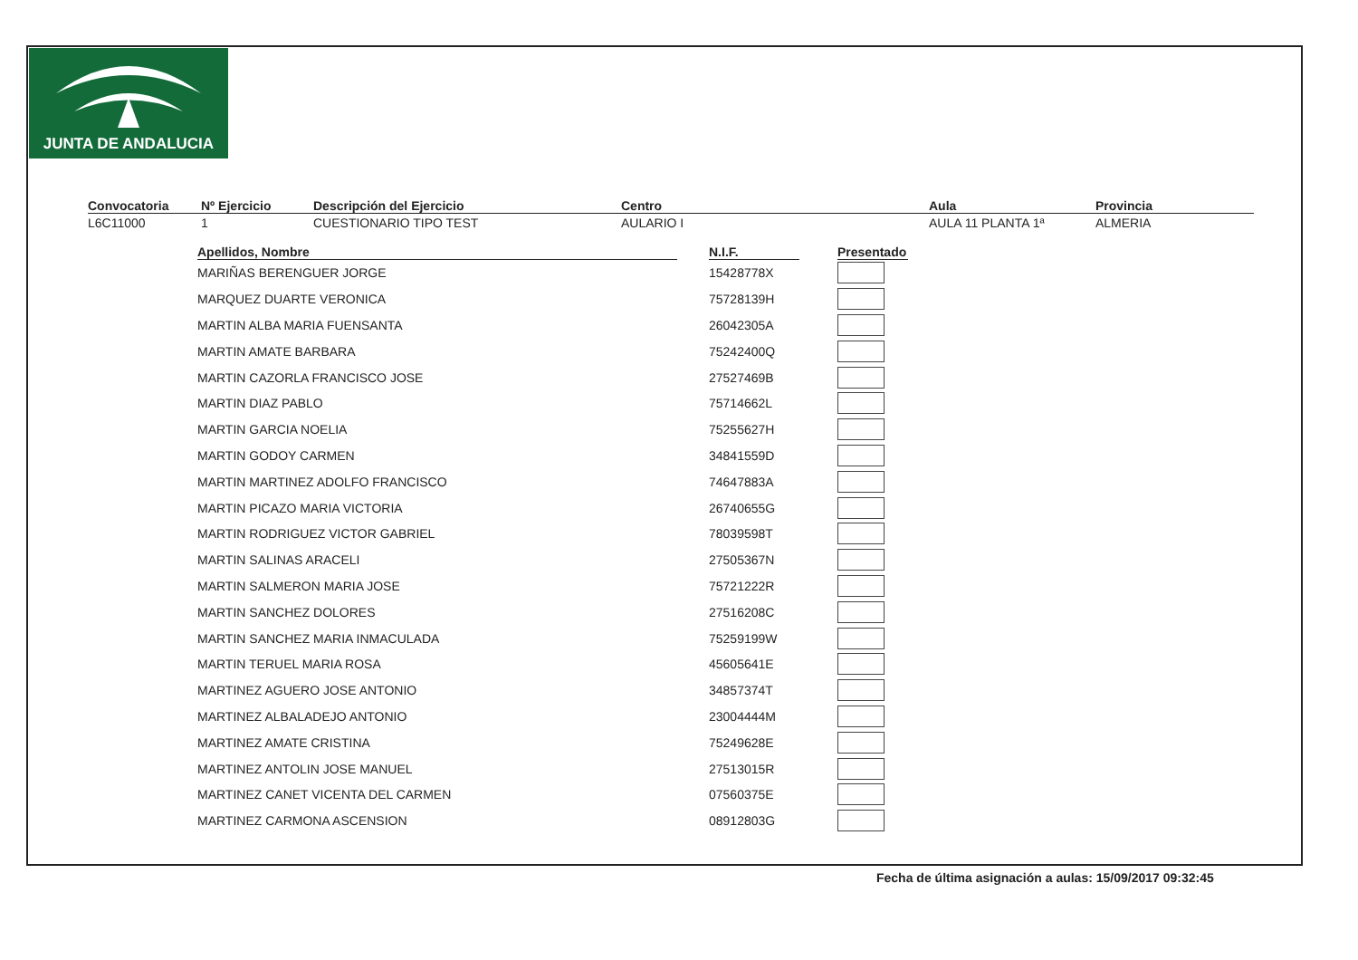JUNTA DE ANDALUCIA
Convocatoria
L6C11000
Nº Ejercicio
1
Descripción del Ejercicio
CUESTIONARIO TIPO TEST
Centro
AULARIO I
Aula
AULA 11 PLANTA 1ª
Provincia
ALMERIA
| Apellidos, Nombre | | N.I.F. | | Presentado |
| --- | --- | --- | --- | --- |
| MARIÑAS BERENGUER JORGE | | 15428778X | | |
| MARQUEZ DUARTE VERONICA | | 75728139H | | |
| MARTIN ALBA MARIA FUENSANTA | | 26042305A | | |
| MARTIN AMATE BARBARA | | 75242400Q | | |
| MARTIN CAZORLA FRANCISCO JOSE | | 27527469B | | |
| MARTIN DIAZ PABLO | | 75714662L | | |
| MARTIN GARCIA NOELIA | | 75255627H | | |
| MARTIN GODOY CARMEN | | 34841559D | | |
| MARTIN MARTINEZ ADOLFO FRANCISCO | | 74647883A | | |
| MARTIN PICAZO MARIA VICTORIA | | 26740655G | | |
| MARTIN RODRIGUEZ VICTOR GABRIEL | | 78039598T | | |
| MARTIN SALINAS ARACELI | | 27505367N | | |
| MARTIN SALMERON MARIA JOSE | | 75721222R | | |
| MARTIN SANCHEZ DOLORES | | 27516208C | | |
| MARTIN SANCHEZ MARIA INMACULADA | | 75259199W | | |
| MARTIN TERUEL MARIA ROSA | | 45605641E | | |
| MARTINEZ AGUERO JOSE ANTONIO | | 34857374T | | |
| MARTINEZ ALBALADEJO ANTONIO | | 23004444M | | |
| MARTINEZ AMATE CRISTINA | | 75249628E | | |
| MARTINEZ ANTOLIN JOSE MANUEL | | 27513015R | | |
| MARTINEZ CANET VICENTA DEL CARMEN | | 07560375E | | |
| MARTINEZ CARMONA ASCENSION | | 08912803G | | |
Fecha de última asignación a aulas: 15/09/2017 09:32:45